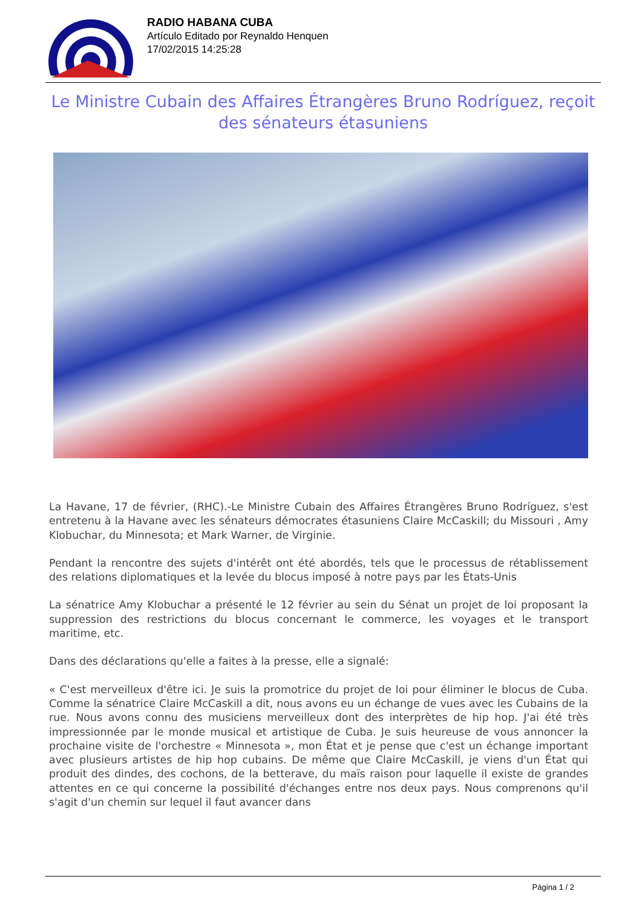RADIO HABANA CUBA
Artículo Editado por Reynaldo Henquen
17/02/2015 14:25:28
Le Ministre Cubain des Affaires Étrangères Bruno Rodríguez, reçoit des sénateurs étasuniens
La Havane, 17 de février, (RHC).-Le Ministre Cubain des Affaires Étrangères Bruno Rodríguez, s'est entretenu à la Havane avec les sénateurs démocrates étasuniens Claire McCaskill; du Missouri , Amy Klobuchar, du Minnesota; et Mark Warner, de Virginie.
Pendant la rencontre des sujets d'intérêt ont été abordés, tels que le processus de rétablissement des relations diplomatiques et la levée du blocus imposé à notre pays par les États-Unis
La sénatrice Amy Klobuchar a présenté le 12 février au sein du Sénat un projet de loi proposant la suppression des restrictions du blocus concernant le commerce, les voyages et le transport maritime, etc.
Dans des déclarations qu'elle a faites à la presse, elle a signalé:
« C'est merveilleux d'être ici. Je suis la promotrice du projet de loi pour éliminer le blocus de Cuba. Comme la sénatrice Claire McCaskill a dit, nous avons eu un échange de vues avec les Cubains de la rue. Nous avons connu des musiciens merveilleux dont des interprètes de hip hop. J'ai été très impressionnée par le monde musical et artistique de Cuba. Je suis heureuse de vous annoncer la prochaine visite de l'orchestre « Minnesota », mon État et je pense que c'est un échange important avec plusieurs artistes de hip hop cubains. De même que Claire McCaskill, je viens d'un État qui produit des dindes, des cochons, de la betterave, du maïs raison pour laquelle il existe de grandes attentes en ce qui concerne la possibilité d'échanges entre nos deux pays. Nous comprenons qu'il s'agit d'un chemin sur lequel il faut avancer dans
Página 1 / 2